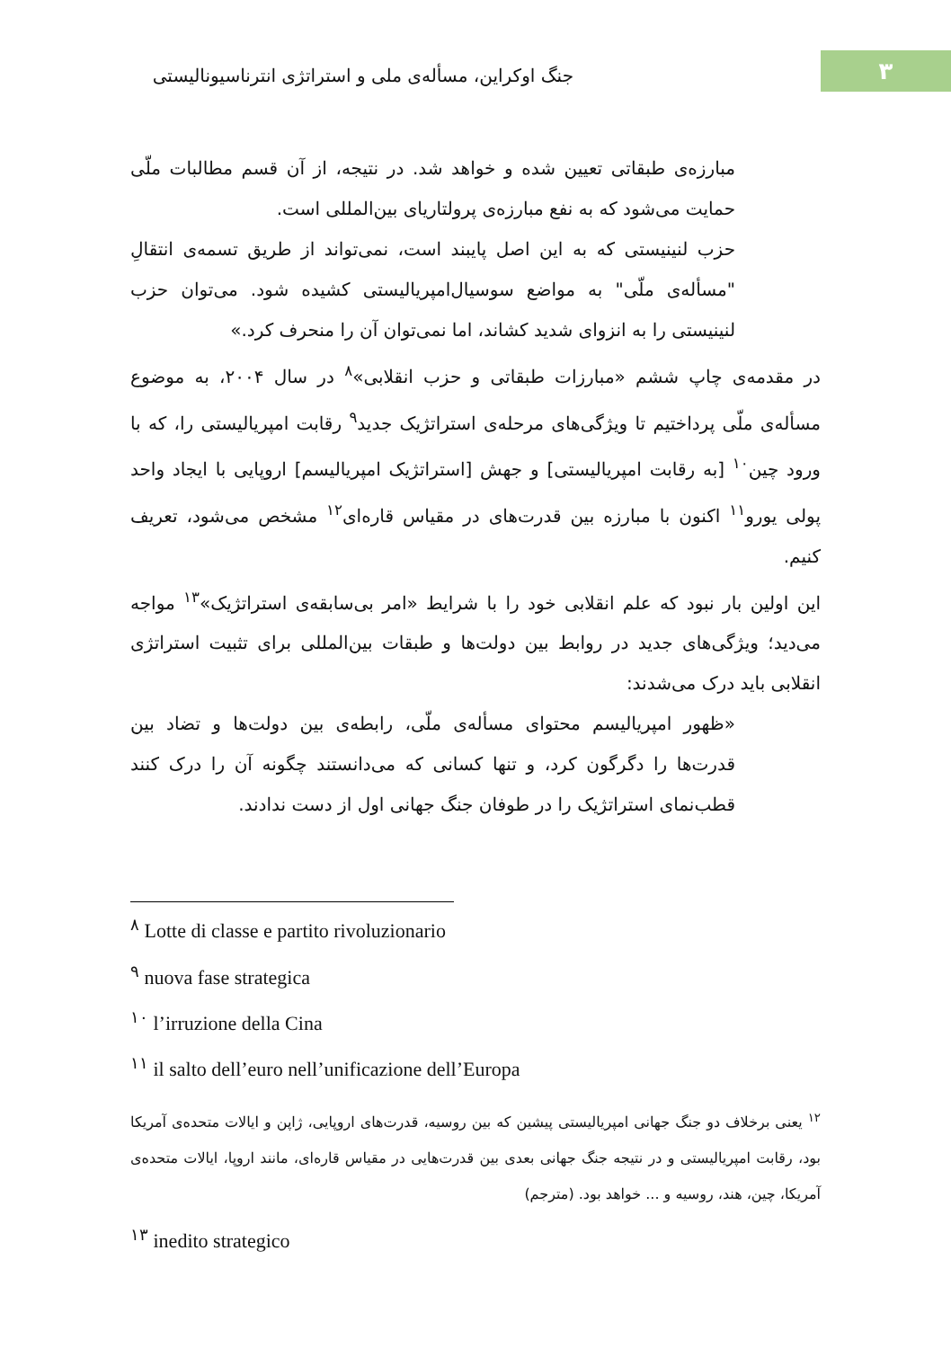۳
جنگ اوکراین، مسأله‌ی ملی و استراتژی انترناسیونالیستی
مبارزه‌ی طبقاتی تعیین شده و خواهد شد. در نتیجه، از آن قسم مطالبات ملّی حمایت می‌شود که به نفع مبارزه‌ی پرولتاریای بین‌المللی است.
حزب لنینیستی که به این اصل پایبند است، نمی‌تواند از طریق تسمه‌ی انتقالِ "مسأله‌ی ملّی" به مواضع سوسیال‌امپریالیستی کشیده شود. می‌توان حزب لنینیستی را به انزوای شدید کشاند، اما نمی‌توان آن را منحرف کرد.»
در مقدمه‌ی چاپ ششم «مبارزات طبقاتی و حزب انقلابی»<sup>۸</sup> در سال ۲۰۰۴، به موضوع مسأله‌ی ملّی پرداختیم تا ویژگی‌های مرحله‌ی استراتژیک جدید<sup>۹</sup> رقابت امپریالیستی را، که با ورود چین<sup>۱۰</sup> [به رقابت امپریالیستی] و جهش [استراتژیک امپریالیسم] اروپایی با ایجاد واحد پولی یورو<sup>۱۱</sup> اکنون با مبارزه بین قدرت‌های در مقیاس قاره‌ای<sup>۱۲</sup> مشخص می‌شود، تعریف کنیم.
این اولین بار نبود که علم انقلابی خود را با شرایط «امر بی‌سابقه‌ی استراتژیک»<sup>۱۳</sup> مواجه می‌دید؛ ویژگی‌های جدید در روابط بین دولت‌ها و طبقات بین‌المللی برای تثبیت استراتژی انقلابی باید درک می‌شدند:
«ظهور امپریالیسم محتوای مسأله‌ی ملّی، رابطه‌ی بین دولت‌ها و تضاد بین قدرت‌ها را دگرگون کرد، و تنها کسانی که می‌دانستند چگونه آن را درک کنند قطب‌نمای استراتژیک را در طوفان جنگ جهانی اول از دست ندادند.
<sup>۸</sup> Lotte di classe e partito rivoluzionario
<sup>۹</sup> nuova fase strategica
<sup>۱۰</sup> l’irruzione della Cina
<sup>۱۱</sup> il salto dell’euro nell’unificazione dell’Europa
<sup>۱۲</sup> یعنی برخلاف دو جنگ جهانی امپریالیستی پیشین که بین روسیه، قدرت‌های اروپایی، ژاپن و ایالات متحده‌ی آمریکا بود، رقابت امپریالیستی و در نتیجه جنگ جهانی بعدی بین قدرت‌هایی در مقیاس قاره‌ای، مانند اروپا، ایالات متحده‌ی آمریکا، چین، هند، روسیه و ... خواهد بود. (مترجم)
<sup>۱۳</sup> inedito strategico